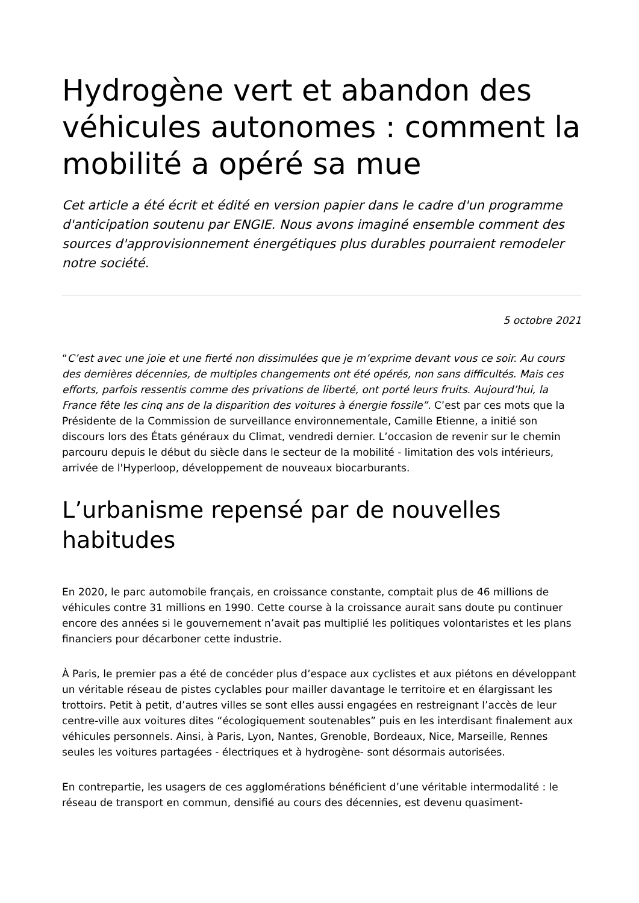Hydrogène vert et abandon des véhicules autonomes : comment la mobilité a opéré sa mue
Cet article a été écrit et édité en version papier dans le cadre d'un programme d'anticipation soutenu par ENGIE. Nous avons imaginé ensemble comment des sources d'approvisionnement énergétiques plus durables pourraient remodeler notre société.
5 octobre 2021
“C’est avec une joie et une fierté non dissimulées que je m’exprime devant vous ce soir. Au cours des dernières décennies, de multiples changements ont été opérés, non sans difficultés. Mais ces efforts, parfois ressentis comme des privations de liberté, ont porté leurs fruits. Aujourd’hui, la France fête les cinq ans de la disparition des voitures à énergie fossile”. C’est par ces mots que la Présidente de la Commission de surveillance environnementale, Camille Etienne, a initié son discours lors des États généraux du Climat, vendredi dernier. L’occasion de revenir sur le chemin parcouru depuis le début du siècle dans le secteur de la mobilité - limitation des vols intérieurs, arrivée de l'Hyperloop, développement de nouveaux biocarburants.
L’urbanisme repensé par de nouvelles habitudes
En 2020, le parc automobile français, en croissance constante, comptait plus de 46 millions de véhicules contre 31 millions en 1990. Cette course à la croissance aurait sans doute pu continuer encore des années si le gouvernement n’avait pas multiplié les politiques volontaristes et les plans financiers pour décarboner cette industrie.
À Paris, le premier pas a été de concéder plus d’espace aux cyclistes et aux piétons en développant un véritable réseau de pistes cyclables pour mailler davantage le territoire et en élargissant les trottoirs. Petit à petit, d’autres villes se sont elles aussi engagées en restreignant l’accès de leur centre-ville aux voitures dites “écologiquement soutenables” puis en les interdisant finalement aux véhicules personnels. Ainsi, à Paris, Lyon, Nantes, Grenoble, Bordeaux, Nice, Marseille, Rennes seules les voitures partagées - électriques et à hydrogène- sont désormais autorisées.
En contrepartie, les usagers de ces agglomérations bénéficient d’une véritable intermodalité : le réseau de transport en commun, densifié au cours des décennies, est devenu quasiment-